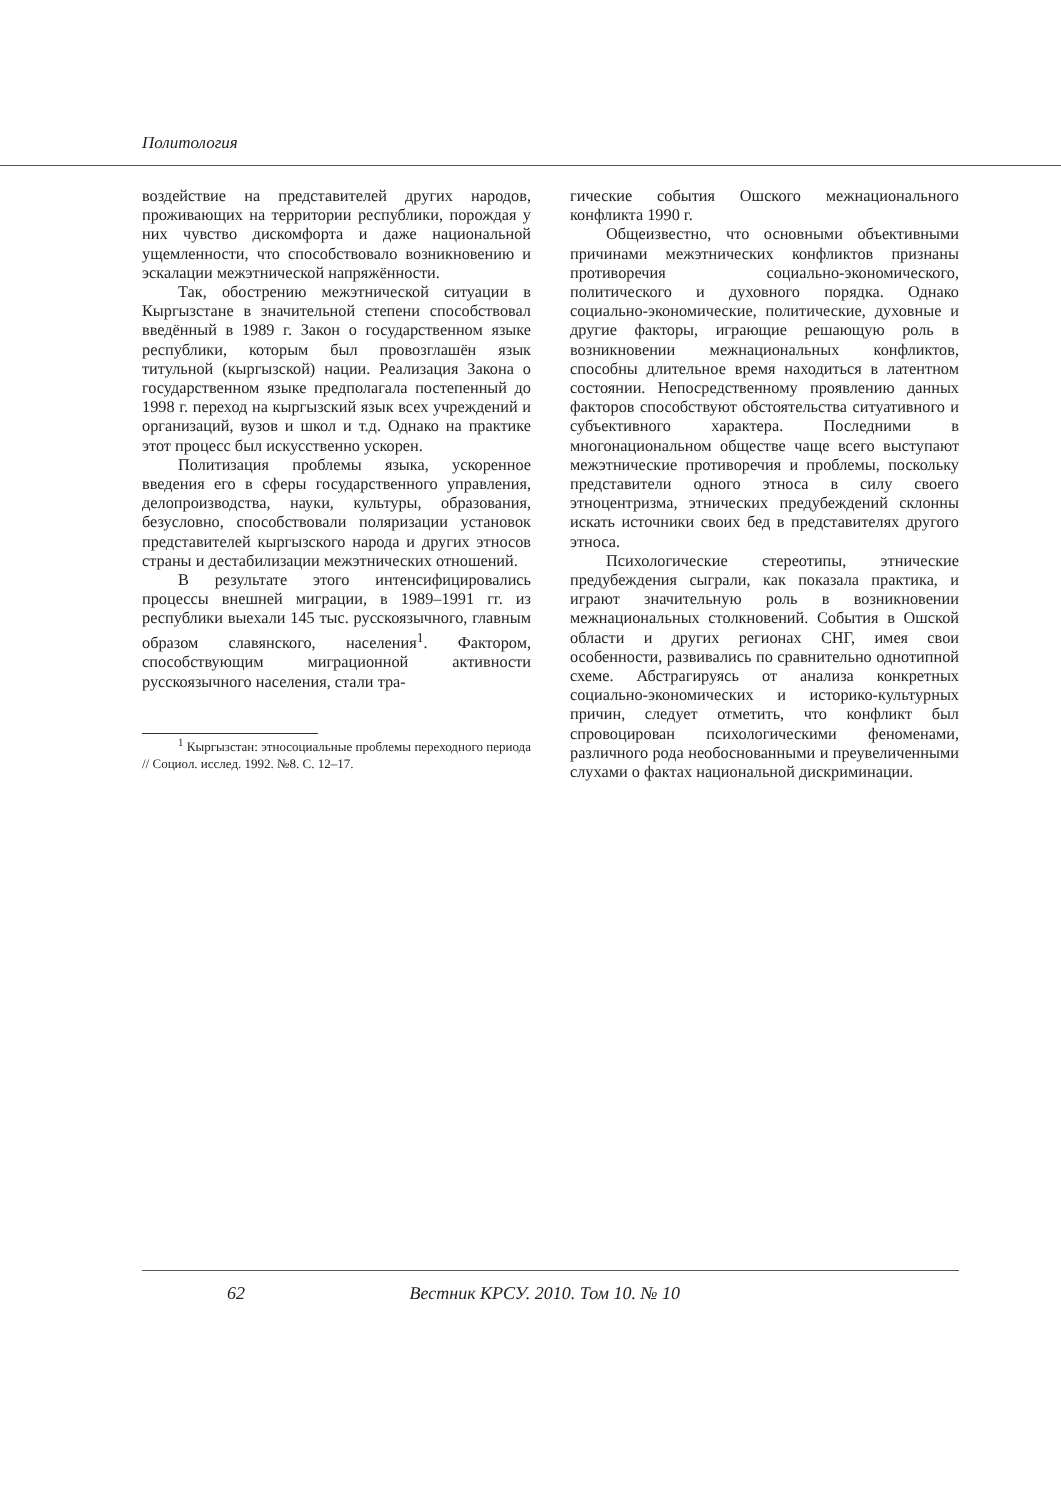Политология
воздействие на представителей других народов, проживающих на территории республики, порождая у них чувство дискомфорта и даже национальной ущемленности, что способствовало возникновению и эскалации межэтнической напряжённости.
Так, обострению межэтнической ситуации в Кыргызстане в значительной степени способствовал введённый в 1989 г. Закон о государственном языке республики, которым был провозглашён язык титульной (кыргызской) нации. Реализация Закона о государственном языке предполагала постепенный до 1998 г. переход на кыргызский язык всех учреждений и организаций, вузов и школ и т.д. Однако на практике этот процесс был искусственно ускорен.
Политизация проблемы языка, ускоренное введения его в сферы государственного управления, делопроизводства, науки, культуры, образования, безусловно, способствовали поляризации установок представителей кыргызского народа и других этносов страны и дестабилизации межэтнических отношений.
В результате этого интенсифицировались процессы внешней миграции, в 1989–1991 гг. из республики выехали 145 тыс. русскоязычного, главным образом славянского, населения<sup>1</sup>. Фактором, способствующим миграционной активности русскоязычного населения, стали тра-
<sup>1</sup> Кыргызстан: этносоциальные проблемы переходного периода // Социол. исслед. 1992. №8. С. 12–17.
гические события Ошского межнационального конфликта 1990 г.
Общеизвестно, что основными объективными причинами межэтнических конфликтов признаны противоречия социально-экономического, политического и духовного порядка. Однако социально-экономические, политические, духовные и другие факторы, играющие решающую роль в возникновении межнациональных конфликтов, способны длительное время находиться в латентном состоянии. Непосредственному проявлению данных факторов способствуют обстоятельства ситуативного и субъективного характера. Последними в многонациональном обществе чаще всего выступают межэтнические противоречия и проблемы, поскольку представители одного этноса в силу своего этноцентризма, этнических предубеждений склонны искать источники своих бед в представителях другого этноса.
Психологические стереотипы, этнические предубеждения сыграли, как показала практика, и играют значительную роль в возникновении межнациональных столкновений. События в Ошской области и других регионах СНГ, имея свои особенности, развивались по сравнительно однотипной схеме. Абстрагируясь от анализа конкретных социально-экономических и историко-культурных причин, следует отметить, что конфликт был спровоцирован психологическими феноменами, различного рода необоснованными и преувеличенными слухами о фактах национальной дискриминации.
62 Вестник КРСУ. 2010. Том 10. № 10